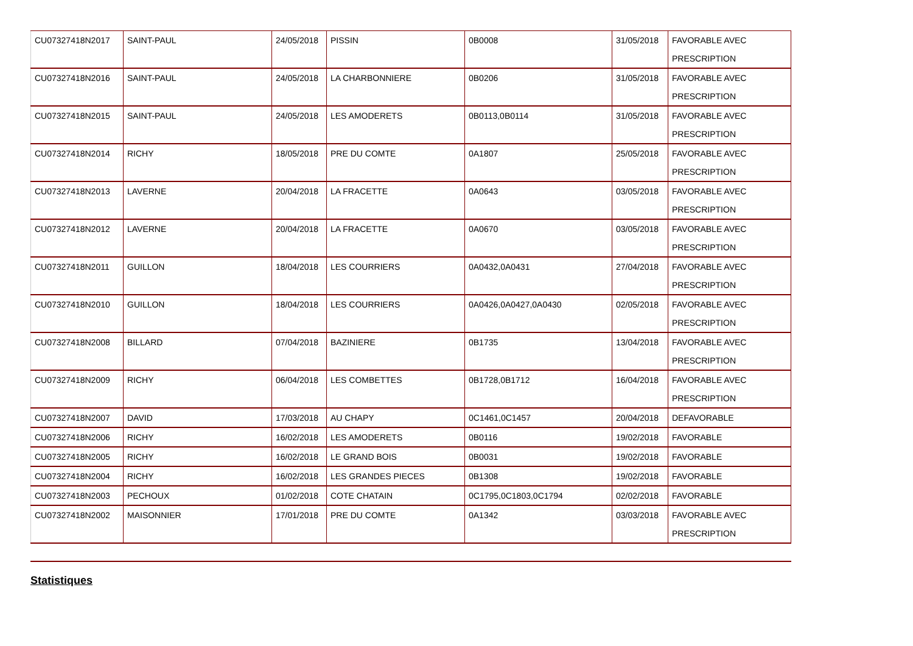| CU07327418N2017 | SAINT-PAUL | 24/05/2018 | PISSIN | 0B0008 | 31/05/2018 | FAVORABLE AVEC PRESCRIPTION |
| CU07327418N2016 | SAINT-PAUL | 24/05/2018 | LA CHARBONNIERE | 0B0206 | 31/05/2018 | FAVORABLE AVEC PRESCRIPTION |
| CU07327418N2015 | SAINT-PAUL | 24/05/2018 | LES AMODERETS | 0B0113,0B0114 | 31/05/2018 | FAVORABLE AVEC PRESCRIPTION |
| CU07327418N2014 | RICHY | 18/05/2018 | PRE DU COMTE | 0A1807 | 25/05/2018 | FAVORABLE AVEC PRESCRIPTION |
| CU07327418N2013 | LAVERNE | 20/04/2018 | LA FRACETTE | 0A0643 | 03/05/2018 | FAVORABLE AVEC PRESCRIPTION |
| CU07327418N2012 | LAVERNE | 20/04/2018 | LA FRACETTE | 0A0670 | 03/05/2018 | FAVORABLE AVEC PRESCRIPTION |
| CU07327418N2011 | GUILLON | 18/04/2018 | LES COURRIERS | 0A0432,0A0431 | 27/04/2018 | FAVORABLE AVEC PRESCRIPTION |
| CU07327418N2010 | GUILLON | 18/04/2018 | LES COURRIERS | 0A0426,0A0427,0A0430 | 02/05/2018 | FAVORABLE AVEC PRESCRIPTION |
| CU07327418N2008 | BILLARD | 07/04/2018 | BAZINIERE | 0B1735 | 13/04/2018 | FAVORABLE AVEC PRESCRIPTION |
| CU07327418N2009 | RICHY | 06/04/2018 | LES COMBETTES | 0B1728,0B1712 | 16/04/2018 | FAVORABLE AVEC PRESCRIPTION |
| CU07327418N2007 | DAVID | 17/03/2018 | AU CHAPY | 0C1461,0C1457 | 20/04/2018 | DEFAVORABLE |
| CU07327418N2006 | RICHY | 16/02/2018 | LES AMODERETS | 0B0116 | 19/02/2018 | FAVORABLE |
| CU07327418N2005 | RICHY | 16/02/2018 | LE GRAND BOIS | 0B0031 | 19/02/2018 | FAVORABLE |
| CU07327418N2004 | RICHY | 16/02/2018 | LES GRANDES PIECES | 0B1308 | 19/02/2018 | FAVORABLE |
| CU07327418N2003 | PECHOUX | 01/02/2018 | COTE CHATAIN | 0C1795,0C1803,0C1794 | 02/02/2018 | FAVORABLE |
| CU07327418N2002 | MAISONNIER | 17/01/2018 | PRE DU COMTE | 0A1342 | 03/03/2018 | FAVORABLE AVEC PRESCRIPTION |
Statistiques